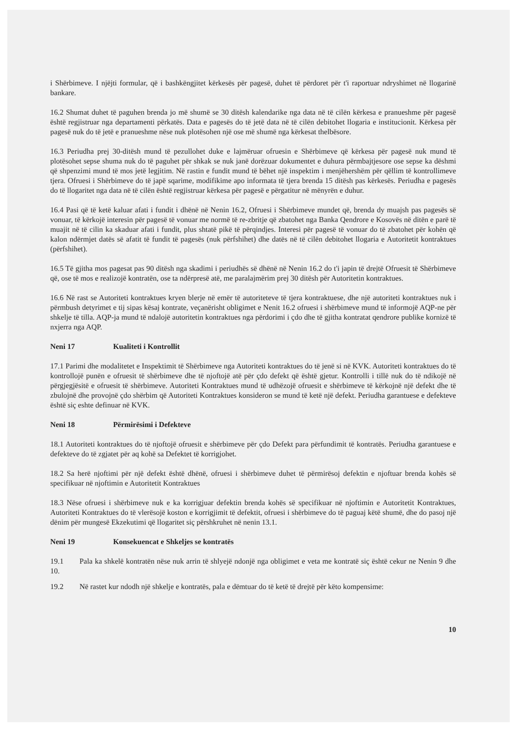i Shërbimeve. I njëjti formular, që i bashkëngjitet kërkesës për pagesë, duhet të përdoret për t'i raportuar ndryshimet në llogarinë bankare.
16.2 Shumat duhet të paguhen brenda jo më shumë se 30 ditësh kalendarike nga data në të cilën kërkesa e pranueshme për pagesë është regjistruar nga departamenti përkatës. Data e pagesës do të jetë data në të cilën debitohet llogaria e institucionit. Kërkesa për pagesë nuk do të jetë e pranueshme nëse nuk plotësohen një ose më shumë nga kërkesat thelbësore.
16.3 Periudha prej 30-ditësh mund të pezullohet duke e lajmëruar ofruesin e Shërbimeve që kërkesa për pagesë nuk mund të plotësohet sepse shuma nuk do të paguhet për shkak se nuk janë dorëzuar dokumentet e duhura përmbajtjesore ose sepse ka dëshmi që shpenzimi mund të mos jetë legjitim. Në rastin e fundit mund të bëhet një inspektim i menjëhershëm për qëllim të kontrollimeve tjera. Ofruesi i Shërbimeve do të japë sqarime, modifikime apo informata të tjera brenda 15 ditësh pas kërkesës. Periudha e pagesës do të llogaritet nga data në të cilën është regjistruar kërkesa për pagesë e përgatitur në mënyrën e duhur.
16.4 Pasi që të ketë kaluar afati i fundit i dhënë në Nenin 16.2, Ofruesi i Shërbimeve mundet që, brenda dy muajsh pas pagesës së vonuar, të kërkojë interesin për pagesë të vonuar me normë të re-zbritje që zbatohet nga Banka Qendrore e Kosovës në ditën e parë të muajit në të cilin ka skaduar afati i fundit, plus shtatë pikë të përqindjes. Interesi për pagesë të vonuar do të zbatohet për kohën që kalon ndërmjet datës së afatit të fundit të pagesës (nuk përfshihet) dhe datës në të cilën debitohet llogaria e Autoritetit kontraktues (përfshihet).
16.5 Të gjitha mos pagesat pas 90 ditësh nga skadimi i periudhës së dhënë në Nenin 16.2 do t'i japin të drejtë Ofruesit të Shërbimeve që, ose të mos e realizojë kontratën, ose ta ndërpresë atë, me paralajmërim prej 30 ditësh për Autoritetin kontraktues.
16.6 Në rast se Autoriteti kontraktues kryen blerje në emër të autoriteteve të tjera kontraktuese, dhe një autoriteti kontraktues nuk i përmbush detyrimet e tij sipas kësaj kontrate, veçanërisht obligimet e Nenit 16.2 ofruesi i shërbimeve mund të informojë AQP-ne për shkelje të tilla. AQP-ja mund të ndalojë autoritetin kontraktues nga përdorimi i çdo dhe të gjitha kontratat qendrore publike kornizë të nxjerra nga AQP.
Neni 17 Kualiteti i Kontrollit
17.1 Parimi dhe modalitetet e Inspektimit të Shërbimeve nga Autoriteti kontraktues do të jenë si në KVK. Autoriteti kontraktues do të kontrollojë punën e ofruesit të shërbimeve dhe të njoftojë atë për çdo defekt që është gjetur. Kontrolli i tillë nuk do të ndikojë në përgjegjësitë e ofruesit të shërbimeve. Autoriteti Kontraktues mund të udhëzojë ofruesit e shërbimeve të kërkojnë një defekt dhe të zbulojnë dhe provojnë çdo shërbim që Autoriteti Kontraktues konsideron se mund të ketë një defekt. Periudha garantuese e defekteve është siç eshte definuar në KVK.
Neni 18 Përmirësimi i Defekteve
18.1 Autoriteti kontraktues do të njoftojë ofruesit e shërbimeve për çdo Defekt para përfundimit të kontratës. Periudha garantuese e defekteve do të zgjatet për aq kohë sa Defektet të korrigjohet.
18.2 Sa herë njoftimi për një defekt është dhënë, ofruesi i shërbimeve duhet të përmirësoj defektin e njoftuar brenda kohës së specifikuar në njoftimin e Autoritetit Kontraktues
18.3 Nëse ofruesi i shërbimeve nuk e ka korrigjuar defektin brenda kohës së specifikuar në njoftimin e Autoritetit Kontraktues, Autoriteti Kontraktues do të vlerësojë koston e korrigjimit të defektit, ofruesi i shërbimeve do të paguaj këtë shumë, dhe do pasoj një dënim për mungesë Ekzekutimi që llogaritet siç përshkruhet në nenin 13.1.
Neni 19 Konsekuencat e Shkeljes se kontratës
19.1 Pala ka shkelë kontratën nëse nuk arrin të shlyejë ndonjë nga obligimet e veta me kontratë siç është cekur ne Nenin 9 dhe 10.
19.2 Në rastet kur ndodh një shkelje e kontratës, pala e dëmtuar do të ketë të drejtë për këto kompensime:
10